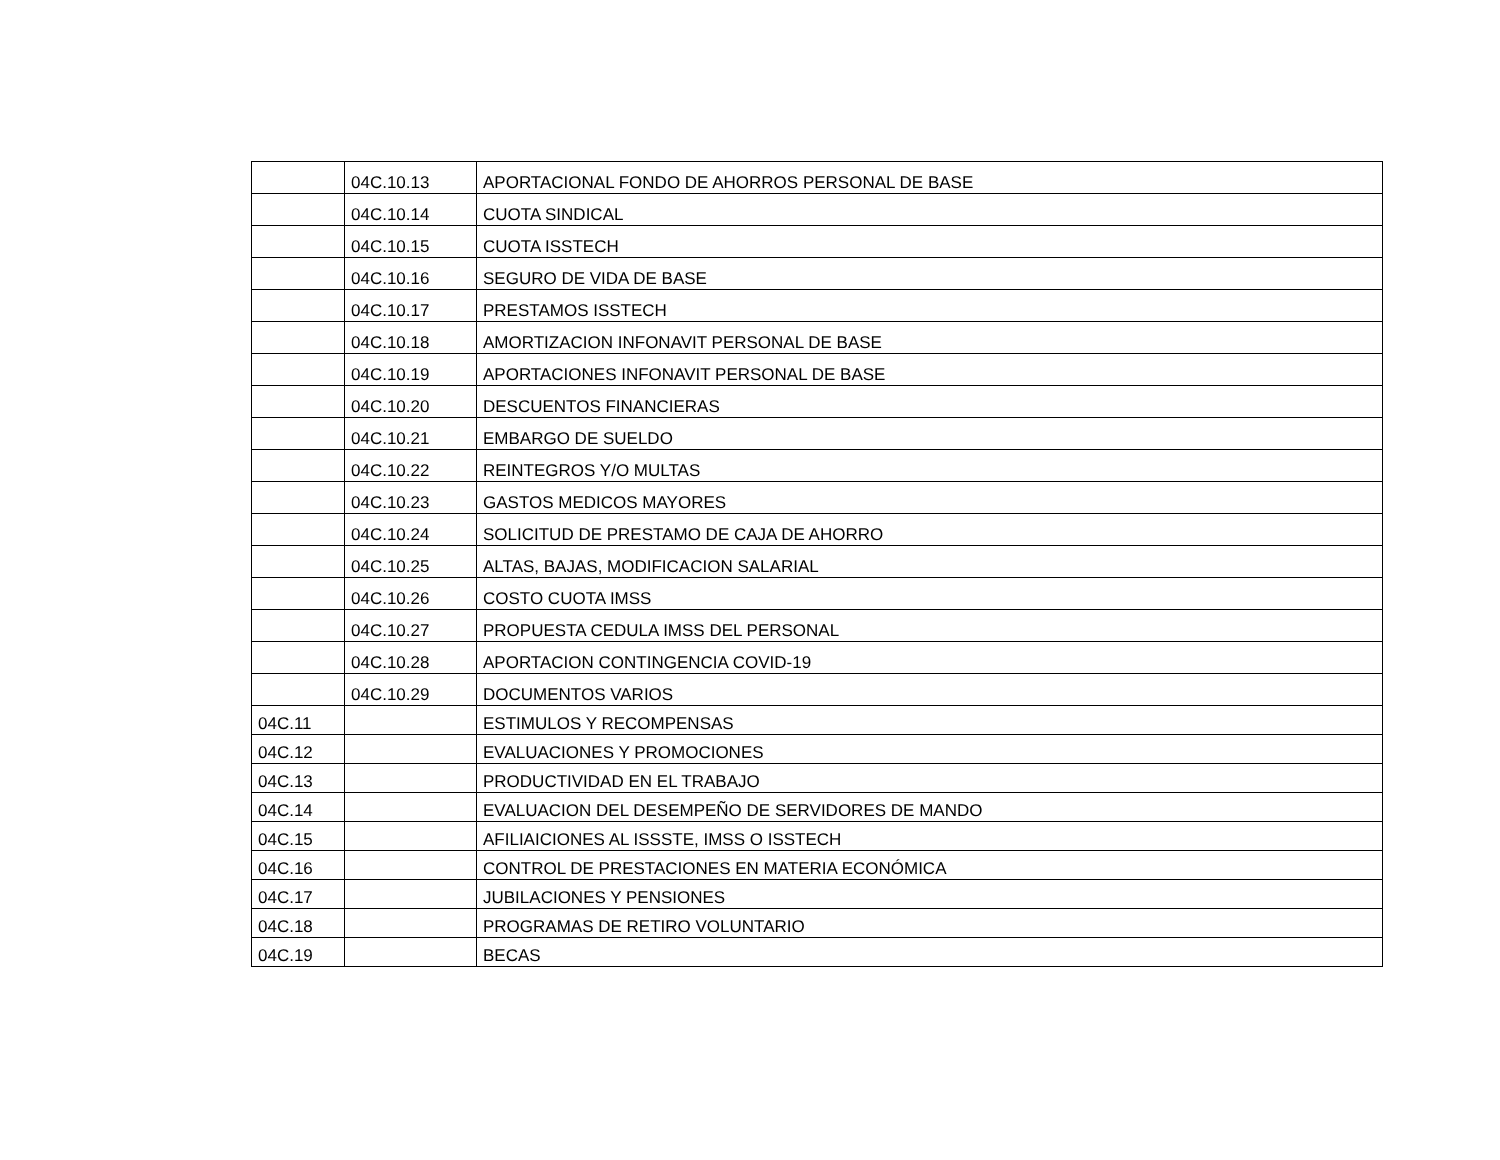| | 04C.10.13 | APORTACIONAL FONDO DE AHORROS PERSONAL DE BASE |
| | 04C.10.14 | CUOTA SINDICAL |
| | 04C.10.15 | CUOTA ISSTECH |
| | 04C.10.16 | SEGURO DE VIDA DE BASE |
| | 04C.10.17 | PRESTAMOS ISSTECH |
| | 04C.10.18 | AMORTIZACION INFONAVIT PERSONAL DE BASE |
| | 04C.10.19 | APORTACIONES INFONAVIT PERSONAL DE BASE |
| | 04C.10.20 | DESCUENTOS FINANCIERAS |
| | 04C.10.21 | EMBARGO DE SUELDO |
| | 04C.10.22 | REINTEGROS Y/O MULTAS |
| | 04C.10.23 | GASTOS MEDICOS MAYORES |
| | 04C.10.24 | SOLICITUD DE PRESTAMO DE CAJA DE AHORRO |
| | 04C.10.25 | ALTAS, BAJAS, MODIFICACION SALARIAL |
| | 04C.10.26 | COSTO CUOTA IMSS |
| | 04C.10.27 | PROPUESTA CEDULA IMSS DEL PERSONAL |
| | 04C.10.28 | APORTACION CONTINGENCIA COVID-19 |
| | 04C.10.29 | DOCUMENTOS VARIOS |
| 04C.11 | | ESTIMULOS Y RECOMPENSAS |
| 04C.12 | | EVALUACIONES Y PROMOCIONES |
| 04C.13 | | PRODUCTIVIDAD EN EL TRABAJO |
| 04C.14 | | EVALUACION DEL DESEMPEÑO DE SERVIDORES DE MANDO |
| 04C.15 | | AFILIAICIONES AL ISSSTE, IMSS O ISSTECH |
| 04C.16 | | CONTROL DE PRESTACIONES EN MATERIA ECONÓMICA |
| 04C.17 | | JUBILACIONES Y PENSIONES |
| 04C.18 | | PROGRAMAS DE RETIRO VOLUNTARIO |
| 04C.19 | | BECAS |